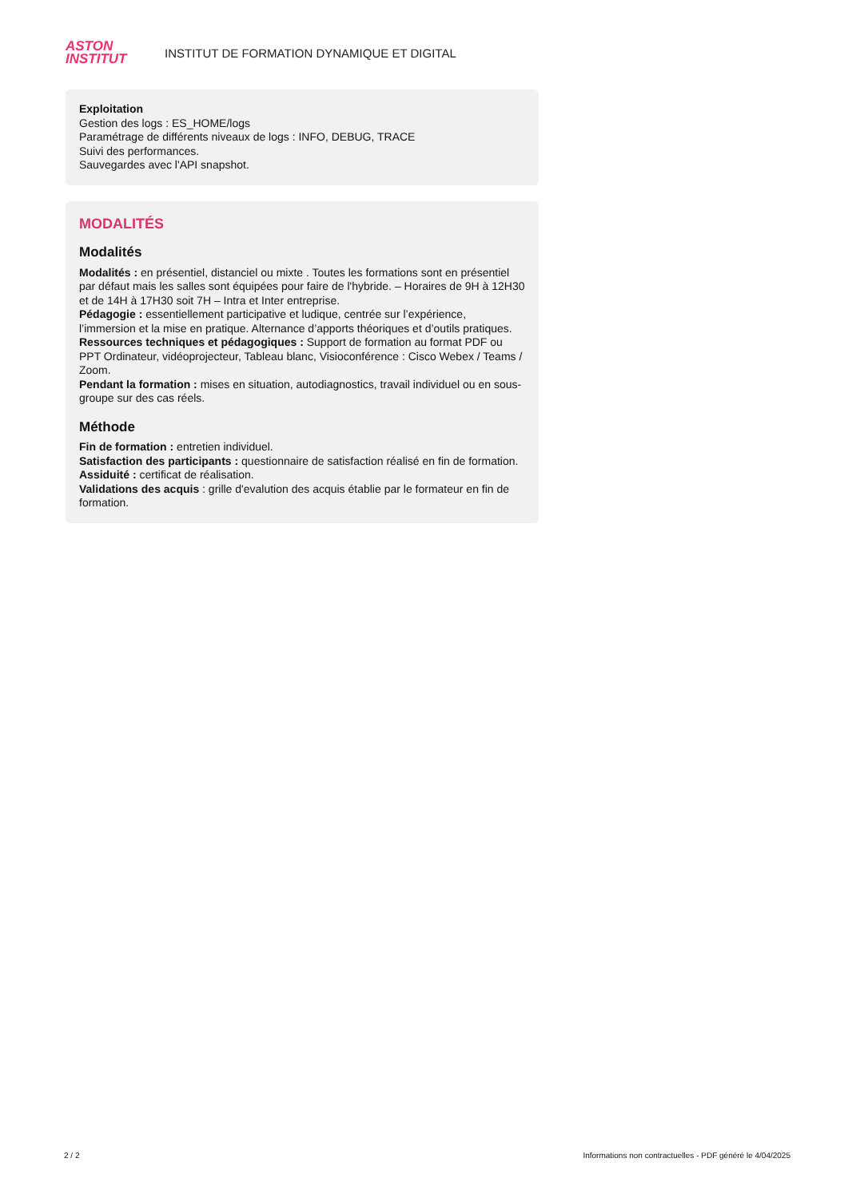ASTON
INSTITUT
INSTITUT DE FORMATION DYNAMIQUE ET DIGITAL
Exploitation
Gestion des logs : ES_HOME/logs
Paramétrage de différents niveaux de logs : INFO, DEBUG, TRACE
Suivi des performances.
Sauvegardes avec l'API snapshot.
MODALITÉS
Modalités
Modalités : en présentiel, distanciel ou mixte . Toutes les formations sont en présentiel par défaut mais les salles sont équipées pour faire de l'hybride. – Horaires de 9H à 12H30 et de 14H à 17H30 soit 7H – Intra et Inter entreprise.
Pédagogie : essentiellement participative et ludique, centrée sur l’expérience, l’immersion et la mise en pratique. Alternance d’apports théoriques et d’outils pratiques.
Ressources techniques et pédagogiques : Support de formation au format PDF ou PPT Ordinateur, vidéoprojecteur, Tableau blanc, Visioconférence : Cisco Webex / Teams / Zoom.
Pendant la formation : mises en situation, autodiagnostics, travail individuel ou en sous-groupe sur des cas réels.
Méthode
Fin de formation : entretien individuel.
Satisfaction des participants : questionnaire de satisfaction réalisé en fin de formation.
Assiduité : certificat de réalisation.
Validations des acquis : grille d'evalution des acquis établie par le formateur en fin de formation.
2 / 2 Informations non contractuelles - PDF généré le 4/04/2025